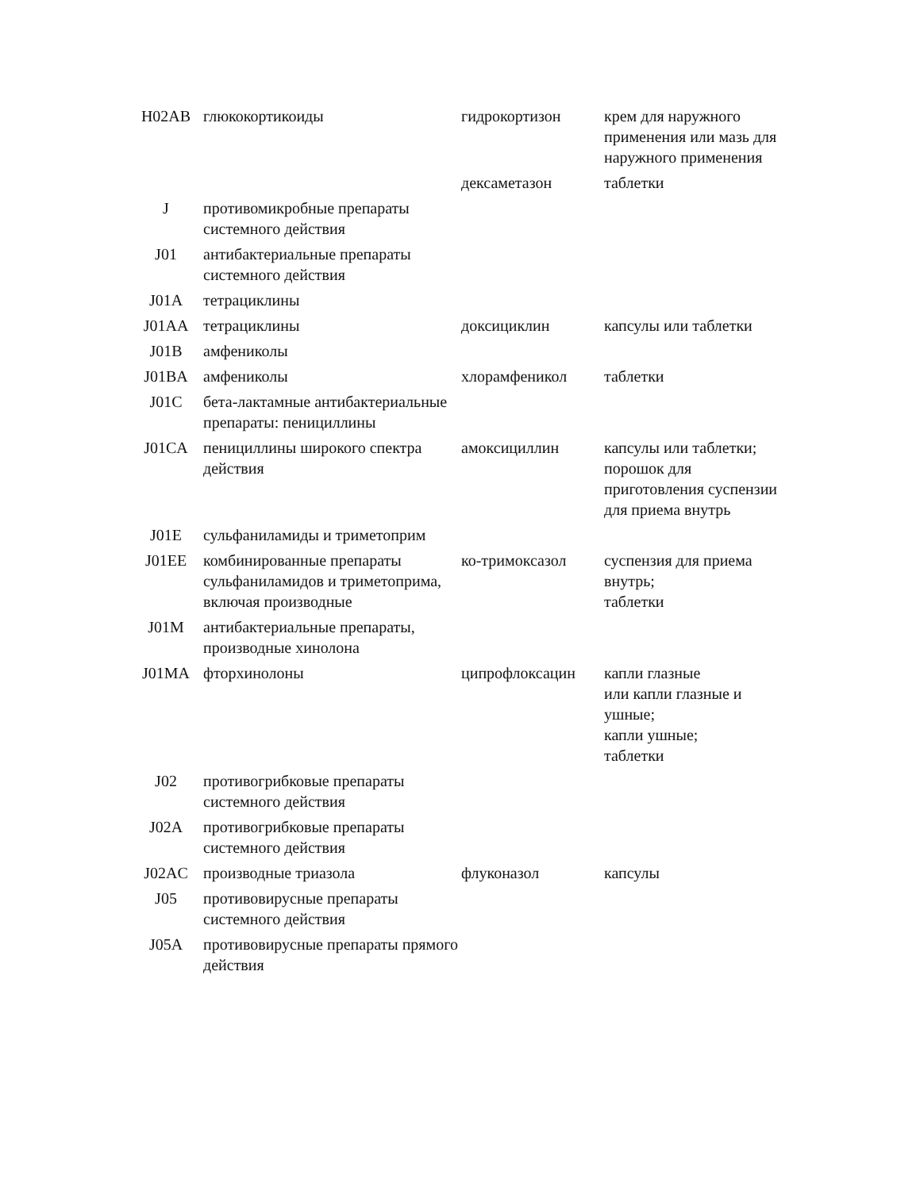| H02AB | глюкокортикоиды | гидрокортизон | крем для наружного применения или мазь для наружного применения |
| | | дексаметазон | таблетки |
| J | противомикробные препараты системного действия | | |
| J01 | антибактериальные препараты системного действия | | |
| J01A | тетрациклины | | |
| J01AA | тетрациклины | доксициклин | капсулы или таблетки |
| J01B | амфениколы | | |
| J01BA | амфениколы | хлорамфеникол | таблетки |
| J01C | бета-лактамные антибактериальные препараты: пенициллины | | |
| J01CA | пенициллины широкого спектра действия | амоксициллин | капсулы или таблетки; порошок для приготовления суспензии для приема внутрь |
| J01E | сульфаниламиды и триметоприм | | |
| J01EE | комбинированные препараты сульфаниламидов и триметоприма, включая производные | ко-тримоксазол | суспензия для приема внутрь; таблетки |
| J01M | антибактериальные препараты, производные хинолона | | |
| J01MA | фторхинолоны | ципрофлоксацин | капли глазные или капли глазные и ушные; капли ушные; таблетки |
| J02 | противогрибковые препараты системного действия | | |
| J02A | противогрибковые препараты системного действия | | |
| J02AC | производные триазола | флуконазол | капсулы |
| J05 | противовирусные препараты системного действия | | |
| J05A | противовирусные препараты прямого действия | | |